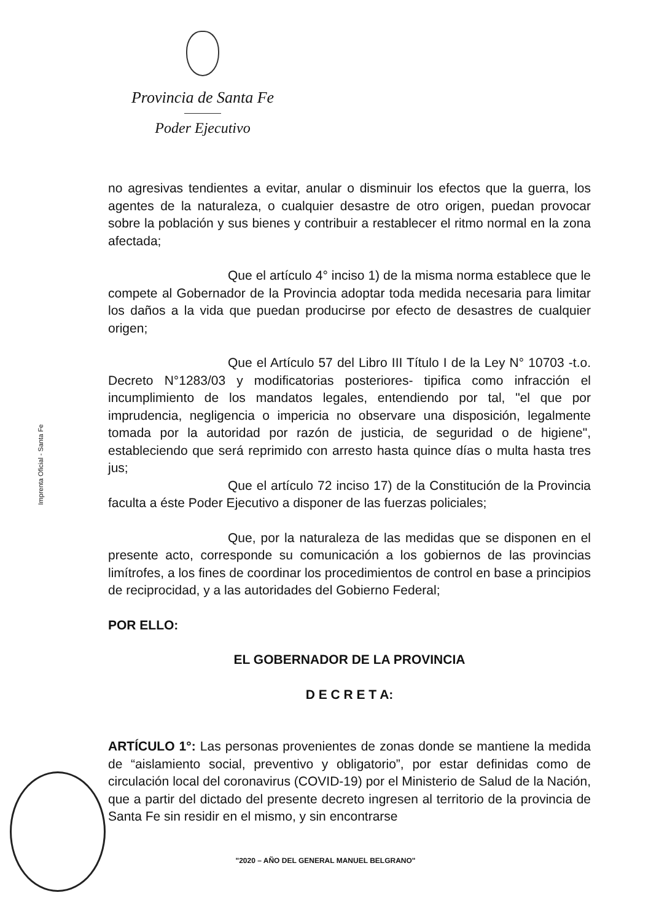Provincia de Santa Fe
Poder Ejecutivo
Imprenta Oficial - Santa Fe
no agresivas tendientes a evitar, anular o disminuir los efectos que la guerra, los agentes de la naturaleza, o cualquier desastre de otro origen, puedan provocar sobre la población y sus bienes y contribuir a restablecer el ritmo normal en la zona afectada;
Que el artículo 4° inciso 1) de la misma norma establece que le compete al Gobernador de la Provincia adoptar toda medida necesaria para limitar los daños a la vida que puedan producirse por efecto de desastres de cualquier origen;
Que el Artículo 57 del Libro III Título I de la Ley N° 10703 -t.o. Decreto N°1283/03 y modificatorias posteriores- tipifica como infracción el incumplimiento de los mandatos legales, entendiendo por tal, "el que por imprudencia, negligencia o impericia no observare una disposición, legalmente tomada por la autoridad por razón de justicia, de seguridad o de higiene", estableciendo que será reprimido con arresto hasta quince días o multa hasta tres jus;
Que el artículo 72 inciso 17) de la Constitución de la Provincia faculta a éste Poder Ejecutivo a disponer de las fuerzas policiales;
Que, por la naturaleza de las medidas que se disponen en el presente acto, corresponde su comunicación a los gobiernos de las provincias limítrofes, a los fines de coordinar los procedimientos de control en base a principios de reciprocidad, y a las autoridades del Gobierno Federal;
POR ELLO:
EL GOBERNADOR DE LA PROVINCIA
D E C R E T A:
ARTÍCULO 1°: Las personas provenientes de zonas donde se mantiene la medida de “aislamiento social, preventivo y obligatorio”, por estar definidas como de circulación local del coronavirus (COVID-19) por el Ministerio de Salud de la Nación, que a partir del dictado del presente decreto ingresen al territorio de la provincia de Santa Fe sin residir en el mismo, y sin encontrarse
"2020 – AÑO DEL GENERAL MANUEL BELGRANO"